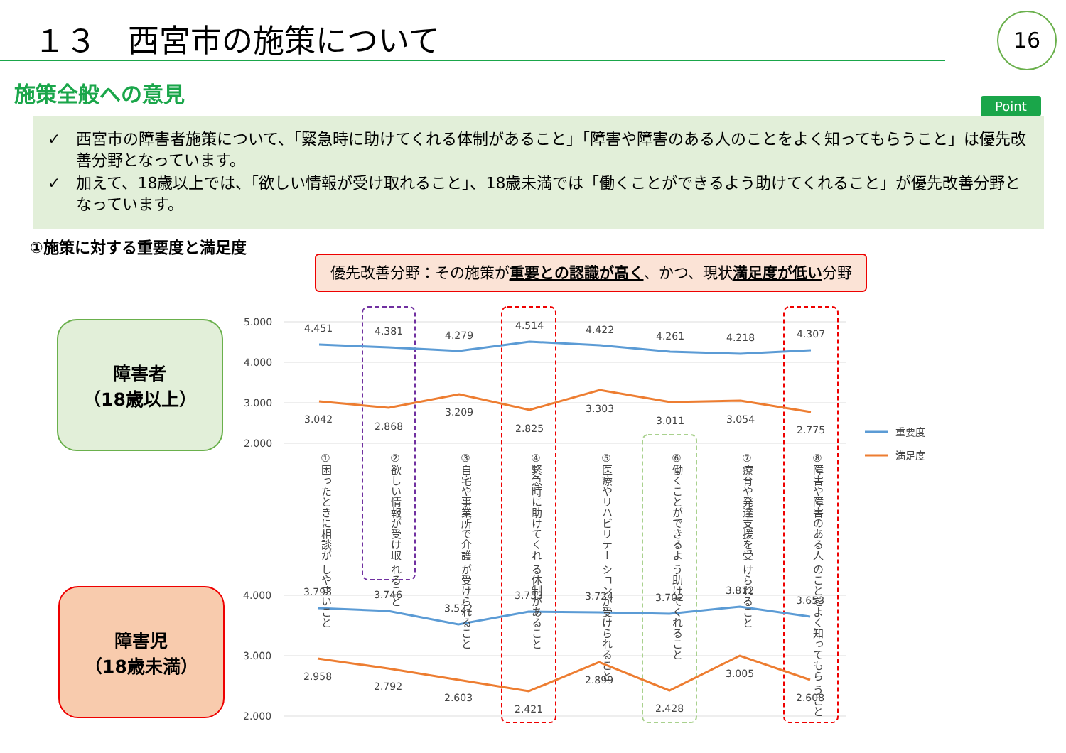１３　西宮市の施策について 16
施策全般への意見
Point
✓　西宮市の障害者施策について、「緊急時に助けてくれる体制があること」「障害や障害のある人のことをよく知ってもらうこと」は優先改善分野となっています。
✓　加えて、18歳以上では、「欲しい情報が受け取れること」、18歳未満では「働くことができるよう助けてくれること」が優先改善分野となっています。
①施策に対する重要度と満足度
優先改善分野：その施策が重要との認識が高く、かつ、現状満足度が低い分野
障害者
（18歳以上）
障害児
（18歳未満）
5.000
4.000
3.000
2.000
4.000
3.000
2.000
4.451
4.381
4.279
4.514
4.422
4.261
4.218
4.307
3.042
2.868
3.209
2.825
3.303
3.011
3.054
2.775
3.793
3.746
3.522
3.733
3.724
3.702
3.812
3.653
2.958
2.792
2.603
2.421
2.899
2.428
3.005
2.608
重要度
満足度
①困ったときに相談が しやすいこと
②欲しい情報が受け取 れること
③自宅や事業所で介護 が受けられること
④緊急時に助けてくれ る体制があること
⑤医療やリハビリテー ションが受けられること
⑥働くことができるよ う助けてくれること
⑦療育や発達支援を受 けられること
⑧障害や障害のある人 のことをよく知ってもら うこと